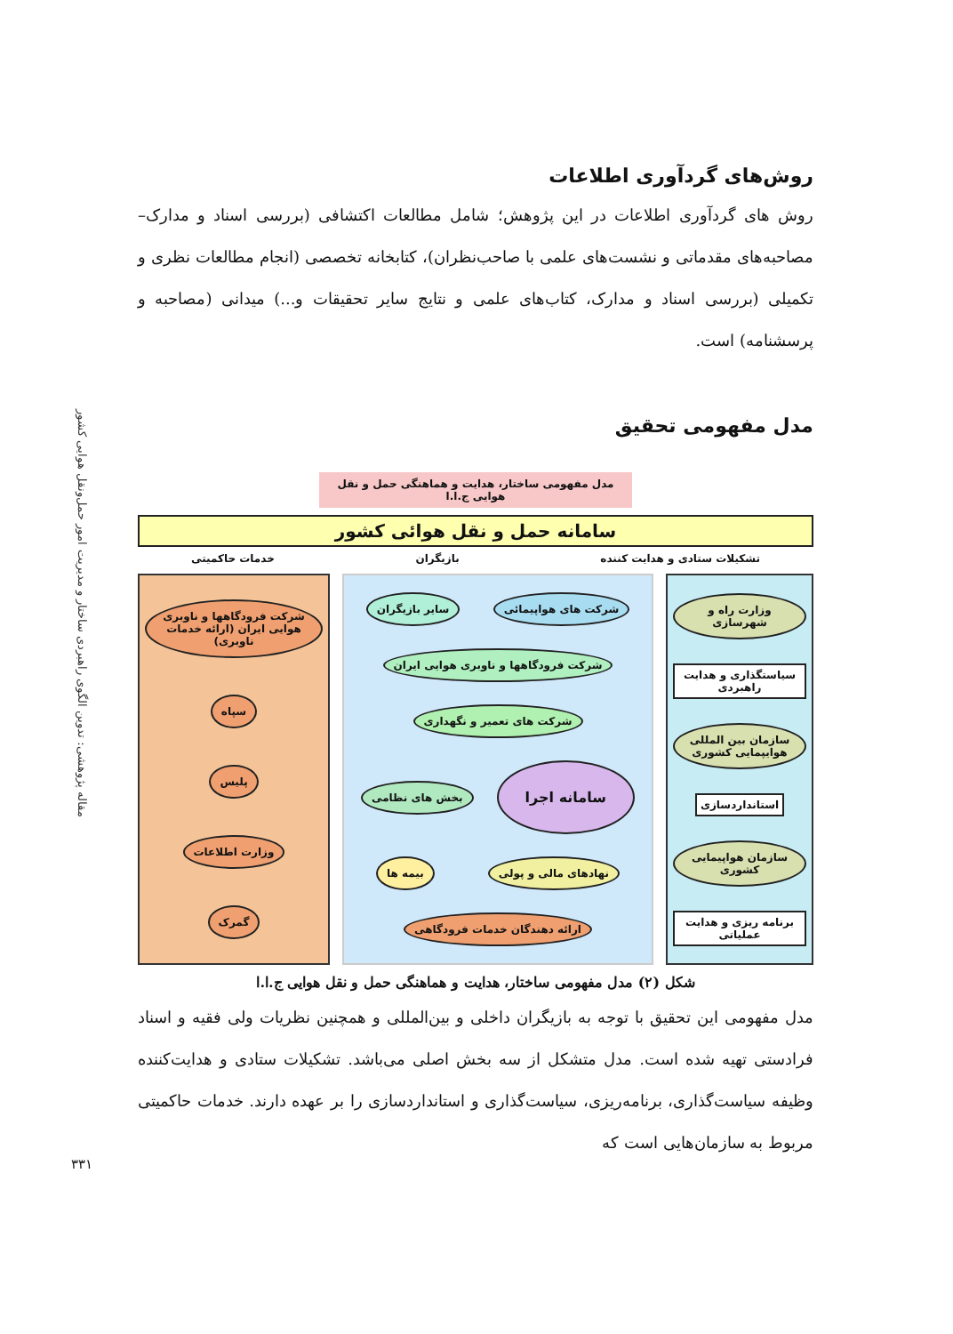مقاله پژوهشی: تدوین الگوی راهبردی ساختار و مدیریت امور حمل‌ونقل هوایی کشور
روش‌های گردآوری اطلاعات
روش های گردآوری اطلاعات در این پژوهش؛ شامل مطالعات اکتشافی (بررسی اسناد و مدارک–مصاحبه‌های مقدماتی و نشست‌های علمی با صاحب‌نظران)، کتابخانه تخصصی (انجام مطالعات نظری و تکمیلی (بررسی اسناد و مدارک، کتاب‌های علمی و نتایج سایر تحقیقات و...) میدانی (مصاحبه و پرسشنامه) است.
مدل مفهومی تحقیق
مدل مفهومی ساختار، هدایت و هماهنگی حمل و نقل هوایی ج.ا.ا
سامانه حمل و نقل هوائی کشور
تشکیلات ستادی و هدایت کننده بازیگران خدمات حاکمیتی
وزارت راه و شهرسازی
سیاستگذاری و هدایت راهبردی
سازمان بین المللی هوایپمایی کشوری
استانداردسازی
سازمان هواپیمایی کشوری
برنامه ریزی و هدایت عملیاتی
شرکت های هواپیمائی
سایر بازیگران
شرکت فرودگاهها و ناوبری هوایی ایران
شرکت های تعمیر و نگهداری
سامانه اجرا
بخش های نظامی
نهادهای مالی و پولی
بیمه ها
ارائه دهندگان خدمات فرودگاهی
شرکت فرودگاهها و ناوبری هوایی ایران (ارائه خدمات ناوبری)
سپاه
پلیس
وزارت اطلاعات
گمرک
شکل (۲) مدل مفهومی ساختار، هدایت و هماهنگی حمل و نقل هوایی ج.ا.ا
مدل مفهومی این تحقیق با توجه به بازیگران داخلی و بین‌المللی و همچنین نظریات ولی فقیه و اسناد فرادستی تهیه شده است. مدل متشکل از سه بخش اصلی می‌باشد. تشکیلات ستادی و هدایت‌کننده وظیفه سیاست‌گذاری، برنامه‌ریزی، سیاست‌گذاری و استانداردسازی را بر عهده دارند. خدمات حاکمیتی مربوط به سازمان‌هایی است که
۳۳۱